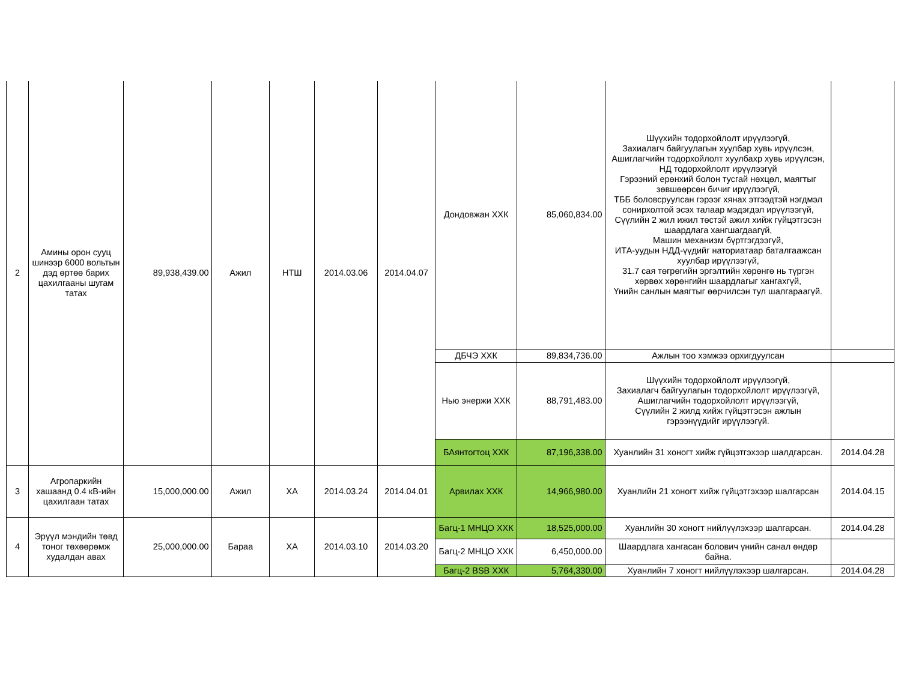| 2 | Амины орон сууц шинээр 6000 вольтын дэд өртөө барих цахилгааны шугам татах | 89,938,439.00 | Ажил | НТШ | 2014.03.06 | 2014.04.07 | Дондовжан ХХК | 85,060,834.00 | Шүүхийн тодорхойлолт ирүүлээгүй, Захиалагч байгуулагын хуулбар хувь ирүүлсэн, Ашиглагчийн тодорхойлолт хуулбахр хувь ирүүлсэн, НД тодорхойлолт ирүүлээгүй Гэрээний ерөнхий болон тусгай нөхцөл, маягтыг зөвшөөрсөн бичиг ирүүлээгүй, ТББ боловсруулсан гэрээг хянах этгээдтэй нэгдмэл сонирхолтой эсэх талаар мэдэгдэл ирүүлээгүй, Сүүлийн 2 жил ижил төстэй ажил хийж гүйцэтгэсэн шаардлага хангшагдаагүй, Машин механизм бүртгэгдээгүй, ИТА-уудын НДД-үүдийг наториатаар баталгаажсан хуулбар ирүүлээгүй, 31.7 сая төгрөгийн эргэлтийн хөрөнгө нь түргэн хөрвөх хөрөнгийн шаардлагыг хангахгүй, Үнийн санлын маягтыг өөрчилсэн тул шалгараагүй. | |
| | | | | | | | ДБЧЭ ХХК | 89,834,736.00 | Ажлын тоо хэмжээ орхигдуулсан | |
| | | | | | | | Нью энержи ХХК | 88,791,483.00 | Шүүхийн тодорхойлолт ирүүлээгүй, Захиалагч байгуулагын тодорхойлолт ирүүлээгүй, Ашиглагчийн тодорхойлолт ирүүлээгүй, Сүүлийн 2 жилд хийж гүйцэтгэсэн ажлын гэрээнүүдийг ирүүлээгүй. | |
| | | | | | | | БАянтогтоц ХХК | 87,196,338.00 | Хуанлийн 31 хоногт хийж гүйцэтгэхээр шалдгарсан. | 2014.04.28 |
| 3 | Агропаркийн хашаанд 0.4 кВ-ийн цахилгаан татах | 15,000,000.00 | Ажил | ХА | 2014.03.24 | 2014.04.01 | Арвилах ХХК | 14,966,980.00 | Хуанлийн 21 хоногт хийж гүйцэтгэхээр шалгарсан | 2014.04.15 |
| 4 | Эрүүл мэндийн төвд тоног төхөөрөмж худалдан авах | 25,000,000.00 | Бараа | ХА | 2014.03.10 | 2014.03.20 | Багц-1 МНЦО ХХК | 18,525,000.00 | Хуанлийн 30 хоногт нийлүүлэхээр шалгарсан. | 2014.04.28 |
| | | | | | | | Багц-2 МНЦО ХХК | 6,450,000.00 | Шаардлага хангасан болович үнийн санал өндөр байна. | |
| | | | | | | | Багц-2 BSB ХХК | 5,764,330.00 | Хуанлийн 7 хоногт нийлүүлэхээр шалгарсан. | 2014.04.28 |